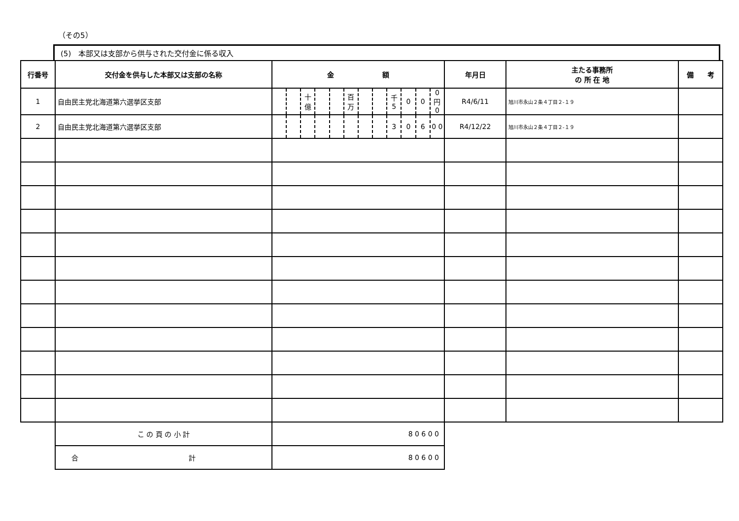（その5）
(5)　本部又は支部から供与された交付金に係る収入
| 行番号 | 交付金を供与した本部又は支部の名称 | 金 額 | | | | | | | | | | | | 年月日 | 主たる事務所 の 所 在 地 | 備 考 |
| --- | --- | --- | --- | --- | --- | --- | --- | --- | --- | --- | --- | --- | --- | --- | --- | --- |
| 1 | 自由民主党北海道第六選挙区支部 | | | 十億 | | | 百万 | | | 千 5 | 0 | 0 | 0 円 0 | R4/6/11 | 旭川市永山２条４丁目２-１９ | |
| 2 | 自由民主党北海道第六選挙区支部 | | | | | | | | | 3 | 0 | 6 | 0 0 | R4/12/22 | 旭川市永山２条４丁目２-１９ | |
| | こ の 頁 の 小 計 | 8 0 6 0 0 | | | | | | | | | | | | | | |
| | 合 計 | 8 0 6 0 0 | | | | | | | | | | | | | | |